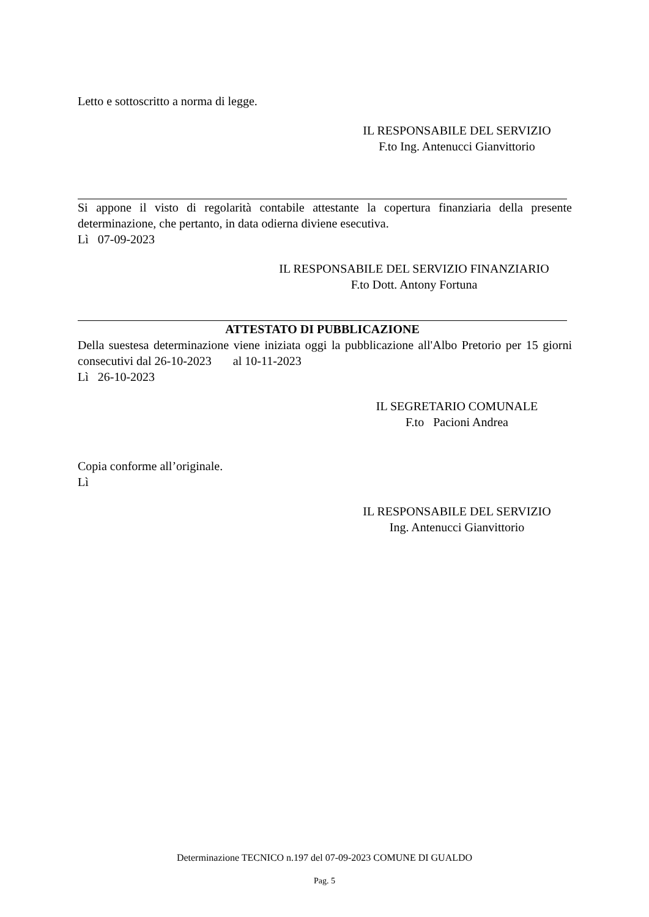Letto e sottoscritto a norma di legge.
IL RESPONSABILE DEL SERVIZIO
F.to Ing. Antenucci Gianvittorio
Si appone il visto di regolarità contabile attestante la copertura finanziaria della presente determinazione, che pertanto, in data odierna diviene esecutiva.
Lì 07-09-2023
IL RESPONSABILE DEL SERVIZIO FINANZIARIO
F.to Dott. Antony Fortuna
ATTESTATO DI PUBBLICAZIONE
Della suestesa determinazione viene iniziata oggi la pubblicazione all'Albo Pretorio per 15 giorni consecutivi dal 26-10-2023 al 10-11-2023
Lì 26-10-2023
IL SEGRETARIO COMUNALE
F.to Pacioni Andrea
Copia conforme all’originale.
Lì
IL RESPONSABILE DEL SERVIZIO
Ing. Antenucci Gianvittorio
Determinazione TECNICO n.197 del 07-09-2023 COMUNE DI GUALDO
Pag. 5